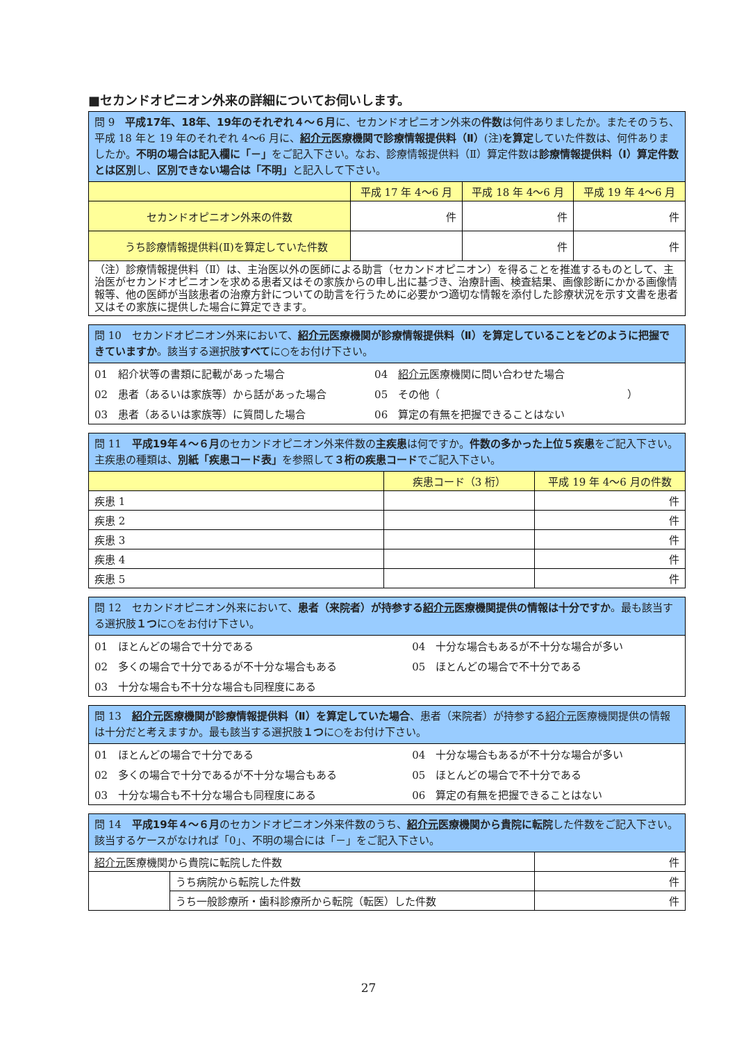■セカンドオピニオン外来の詳細についてお伺いします。
| 問 9 平成17年、18年、19年のそれぞれ４～６月 に、セカンドオピニオン外来の 件数 は何件ありましたか。またそのうち、平成 18 年と 19 年のそれぞれ 4～6 月に、 紹介元 医療機関で診療情報提供料（Ⅱ） (注) を算定 していた件数は、何件ありましたか。 不明の場合は記入欄に「－」 をご記入下さい。なお、診療情報提供料（Ⅱ）算定件数は 診療情報提供料（Ⅰ）算定件数とは区別 し、 区別できない場合は「不明」 と記入して下さい。 | | | |
| | 平成 17 年 4～6 月 | 平成 18 年 4～6 月 | 平成 19 年 4～6 月 |
| セカンドオピニオン外来の件数 | 件 | 件 | 件 |
| うち診療情報提供料(Ⅱ)を算定していた件数 | | 件 | 件 |
| （注）診療情報提供料（Ⅱ）は、主治医以外の医師による助言（セカンドオピニオン）を得ることを推進するものとして、主治医がセカンドオピニオンを求める患者又はその家族からの申し出に基づき、治療計画、検査結果、画像診断にかかる画像情報等、他の医師が当該患者の治療方針についての助言を行うために必要かつ適切な情報を添付した診療状況を示す文書を患者又はその家族に提供した場合に算定できます。 | | | |
問 10　セカンドオピニオン外来において、紹介元医療機関が診療情報提供料（Ⅱ）を算定していることをどのように把握できていますか。該当する選択肢すべてに○をお付け下さい。
| 01 紹介状等の書類に記載があった場合 | 04 紹介元 医療機関に問い合わせた場合 |
| 02 患者（あるいは家族等）から話があった場合 | 05 その他（ ） |
| 03 患者（あるいは家族等）に質問した場合 | 06 算定の有無を把握できることはない |
| 問 11 平成19年４～６月 のセカンドオピニオン外来件数の 主疾患 は何ですか。 件数の多かった上位５疾患 をご記入下さい。主疾患の種類は、 別紙「疾患コード表」 を参照して ３桁の疾患コード でご記入下さい。 | | |
| | 疾患コード（3 桁） | 平成 19 年 4～6 月の件数 |
| 疾患 1 | | 件 |
| 疾患 2 | | 件 |
| 疾患 3 | | 件 |
| 疾患 4 | | 件 |
| 疾患 5 | | 件 |
問 12　セカンドオピニオン外来において、患者（来院者）が持参する紹介元医療機関提供の情報は十分ですか。最も該当する選択肢１つに○をお付け下さい。
| 01 ほとんどの場合で十分である | 04 十分な場合もあるが不十分な場合が多い |
| 02 多くの場合で十分であるが不十分な場合もある | 05 ほとんどの場合で不十分である |
| 03 十分な場合も不十分な場合も同程度にある | |
問 13　紹介元医療機関が診療情報提供料（Ⅱ）を算定していた場合、患者（来院者）が持参する紹介元医療機関提供の情報は十分だと考えますか。最も該当する選択肢１つに○をお付け下さい。
| 01 ほとんどの場合で十分である | 04 十分な場合もあるが不十分な場合が多い |
| 02 多くの場合で十分であるが不十分な場合もある | 05 ほとんどの場合で不十分である |
| 03 十分な場合も不十分な場合も同程度にある | 06 算定の有無を把握できることはない |
| 問 14 平成19年４～６月 のセカンドオピニオン外来件数のうち、 紹介元 医療機関から貴院に転院 した件数をご記入下さい。該当するケースがなければ「0」、不明の場合には「－」をご記入下さい。 | | |
| 紹介元 医療機関から貴院に転院した件数 | | 件 |
| | うち病院から転院した件数 | 件 |
| | うち一般診療所・歯科診療所から転院（転医）した件数 | 件 |
27